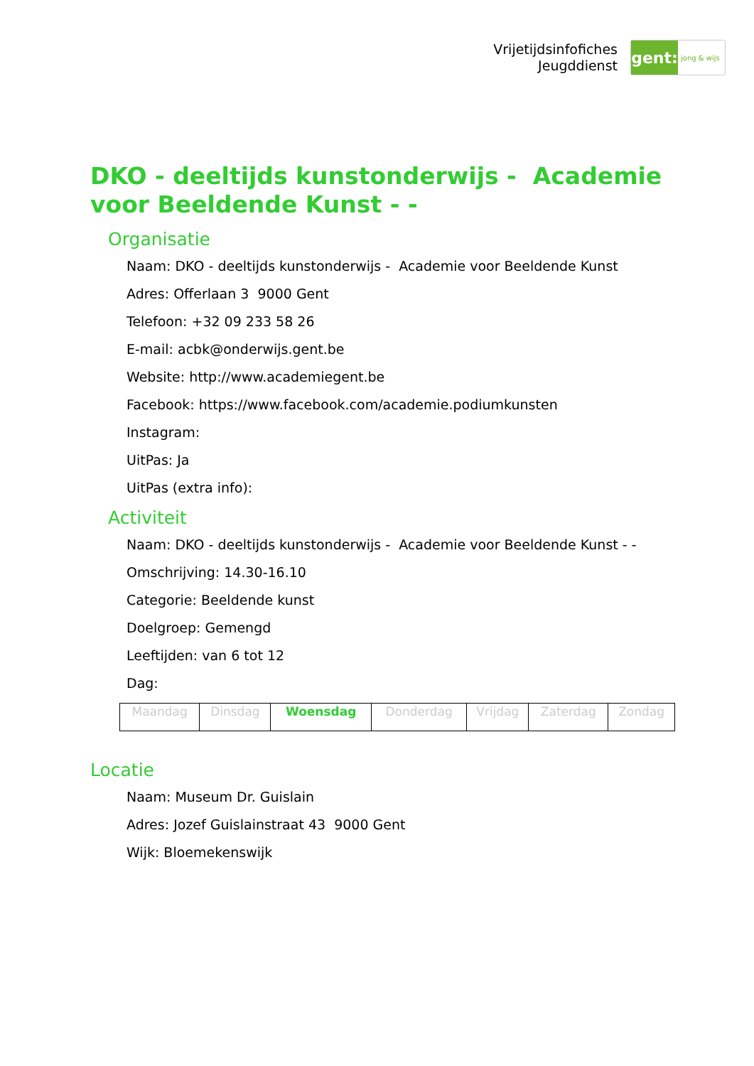Vrijetijdsinfofiches
Jeugddienst
gent:
jong & wijs
DKO - deeltijds kunstonderwijs - Academie voor Beeldende Kunst - -
Organisatie
Naam: DKO - deeltijds kunstonderwijs - Academie voor Beeldende Kunst
Adres: Offerlaan 3 9000 Gent
Telefoon: +32 09 233 58 26
E-mail: acbk@onderwijs.gent.be
Website: http://www.academiegent.be
Facebook: https://www.facebook.com/academie.podiumkunsten
Instagram:
UitPas: Ja
UitPas (extra info):
Activiteit
Naam: DKO - deeltijds kunstonderwijs - Academie voor Beeldende Kunst - -
Omschrijving: 14.30-16.10
Categorie: Beeldende kunst
Doelgroep: Gemengd
Leeftijden: van 6 tot 12
Dag:
| Maandag | Dinsdag | Woensdag | Donderdag | Vrijdag | Zaterdag | Zondag |
Locatie
Naam: Museum Dr. Guislain
Adres: Jozef Guislainstraat 43 9000 Gent
Wijk: Bloemekenswijk